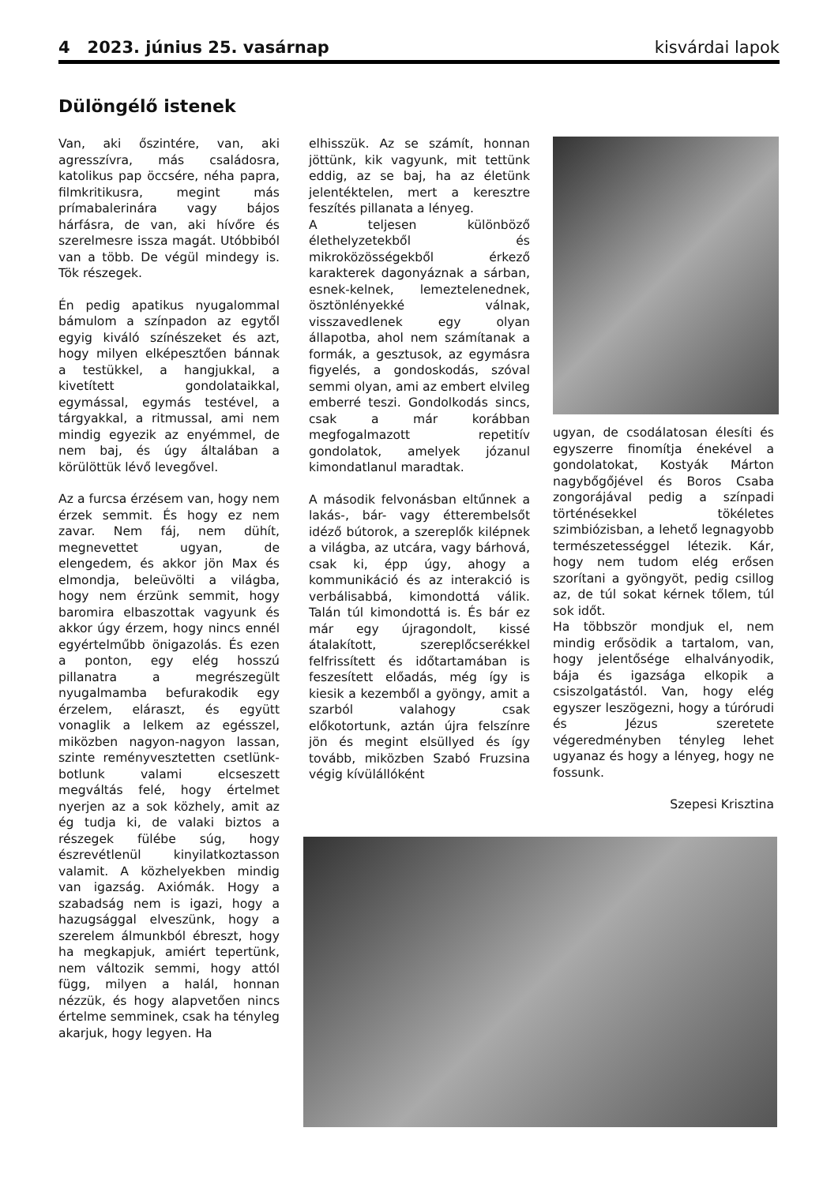4 2023. június 25. vasárnap kisvárdai lapok
Dülöngélő istenek
Van, aki őszintére, van, aki agresszívra, más családosra, katolikus pap öccsére, néha papra, filmkritikusra, megint más prímabalerinára vagy bájos hárfásra, de van, aki hívőre és szerelmesre issza magát. Utóbbiból van a több. De végül mindegy is. Tök részegek.
Én pedig apatikus nyugalommal bámulom a színpadon az egytől egyig kiváló színészeket és azt, hogy milyen elképesztően bánnak a testükkel, a hangjukkal, a kivetített gondolataikkal, egymással, egymás testével, a tárgyakkal, a ritmussal, ami nem mindig egyezik az enyémmel, de nem baj, és úgy általában a körülöttük lévő levegővel.
Az a furcsa érzésem van, hogy nem érzek semmit. És hogy ez nem zavar. Nem fáj, nem dühít, megnevettet ugyan, de elengedem, és akkor jön Max és elmondja, beleüvölti a világba, hogy nem érzünk semmit, hogy baromira elbaszottak vagyunk és akkor úgy érzem, hogy nincs ennél egyértelműbb önigazolás. És ezen a ponton, egy elég hosszú pillanatra a megrészegült nyugalmamba befurakodik egy érzelem, eláraszt, és együtt vonaglik a lelkem az egésszel, miközben nagyon-nagyon lassan, szinte reményvesztetten csetlünk-botlunk valami elcseszett megváltás felé, hogy értelmet nyerjen az a sok közhely, amit az ég tudja ki, de valaki biztos a részegek fülébe súg, hogy észrevétlenül kinyilatkoztasson valamit. A közhelyekben mindig van igazság. Axiómák. Hogy a szabadság nem is igazi, hogy a hazugsággal elveszünk, hogy a szerelem álmunkból ébreszt, hogy ha megkapjuk, amiért tepertünk, nem változik semmi, hogy attól függ, milyen a halál, honnan nézzük, és hogy alapvetően nincs értelme semminek, csak ha tényleg akarjuk, hogy legyen. Ha
elhisszük. Az se számít, honnan jöttünk, kik vagyunk, mit tettünk eddig, az se baj, ha az életünk jelentéktelen, mert a keresztre feszítés pillanata a lényeg.
A teljesen különböző élethelyzetekből és mikroközösségekből érkező karakterek dagonyáznak a sárban, esnek-kelnek, lemeztelenednek, ösztönlényekké válnak, visszavedlenek egy olyan állapotba, ahol nem számítanak a formák, a gesztusok, az egymásra figyelés, a gondoskodás, szóval semmi olyan, ami az embert elvileg emberré teszi. Gondolkodás sincs, csak a már korábban megfogalmazott repetitív gondolatok, amelyek józanul kimondatlanul maradtak.
A második felvonásban eltűnnek a lakás-, bár- vagy étterembelsőt idéző bútorok, a szereplők kilépnek a világba, az utcára, vagy bárhová, csak ki, épp úgy, ahogy a kommunikáció és az interakció is verbálisabbá, kimondottá válik. Talán túl kimondottá is. És bár ez már egy újragondolt, kissé átalakított, szereplőcserékkel felfrissített és időtartamában is feszesített előadás, még így is kiesik a kezemből a gyöngy, amit a szarból valahogy csak előkotortunk, aztán újra felszínre jön és megint elsüllyed és így tovább, miközben Szabó Fruzsina végig kívülállóként
ugyan, de csodálatosan élesíti és egyszerre finomítja énekével a gondolatokat, Kostyák Márton nagybőgőjével és Boros Csaba zongorájával pedig a színpadi történésekkel tökéletes szimbiózisban, a lehető legnagyobb természetességgel létezik. Kár, hogy nem tudom elég erősen szorítani a gyöngyöt, pedig csillog az, de túl sokat kérnek tőlem, túl sok időt.
Ha többször mondjuk el, nem mindig erősödik a tartalom, van, hogy jelentősége elhalványodik, bája és igazsága elkopik a csiszolgatástól. Van, hogy elég egyszer leszögezni, hogy a túrórudi és Jézus szeretete végeredményben tényleg lehet ugyanaz és hogy a lényeg, hogy ne fossunk.
Szepesi Krisztina